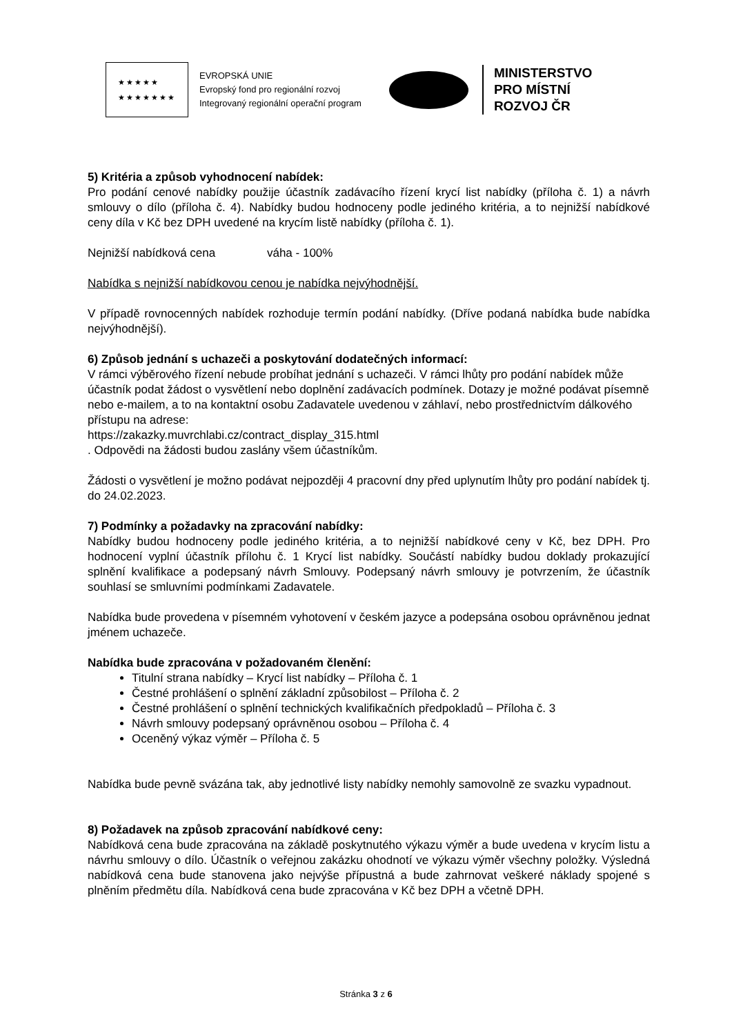★★★★★
★★★★★★★
EVROPSKÁ UNIE
Evropský fond pro regionální rozvoj
Integrovaný regionální operační program
MINISTERSTVO
PRO MÍSTNÍ
ROZVOJ ČR
5) Kritéria a způsob vyhodnocení nabídek:
Pro podání cenové nabídky použije účastník zadávacího řízení krycí list nabídky (příloha č. 1) a návrh smlouvy o dílo (příloha č. 4). Nabídky budou hodnoceny podle jediného kritéria, a to nejnižší nabídkové ceny díla v Kč bez DPH uvedené na krycím listě nabídky (příloha č. 1).
Nejnižší nabídková cena váha - 100%
Nabídka s nejnižší nabídkovou cenou je nabídka nejvýhodnější.
V případě rovnocenných nabídek rozhoduje termín podání nabídky. (Dříve podaná nabídka bude nabídka nejvýhodnější).
6) Způsob jednání s uchazeči a poskytování dodatečných informací:
V rámci výběrového řízení nebude probíhat jednání s uchazeči. V rámci lhůty pro podání nabídek může účastník podat žádost o vysvětlení nebo doplnění zadávacích podmínek. Dotazy je možné podávat písemně nebo e-mailem, a to na kontaktní osobu Zadavatele uvedenou v záhlaví, nebo prostřednictvím dálkového přístupu na adrese:
https://zakazky.muvrchlabi.cz/contract_display_315.html
. Odpovědi na žádosti budou zaslány všem účastníkům.
Žádosti o vysvětlení je možno podávat nejpozději 4 pracovní dny před uplynutím lhůty pro podání nabídek tj. do 24.02.2023.
7) Podmínky a požadavky na zpracování nabídky:
Nabídky budou hodnoceny podle jediného kritéria, a to nejnižší nabídkové ceny v Kč, bez DPH. Pro hodnocení vyplní účastník přílohu č. 1 Krycí list nabídky. Součástí nabídky budou doklady prokazující splnění kvalifikace a podepsaný návrh Smlouvy. Podepsaný návrh smlouvy je potvrzením, že účastník souhlasí se smluvními podmínkami Zadavatele.
Nabídka bude provedena v písemném vyhotovení v českém jazyce a podepsána osobou oprávněnou jednat jménem uchazeče.
Nabídka bude zpracována v požadovaném členění:
Titulní strana nabídky – Krycí list nabídky – Příloha č. 1
Čestné prohlášení o splnění základní způsobilost – Příloha č. 2
Čestné prohlášení o splnění technických kvalifikačních předpokladů – Příloha č. 3
Návrh smlouvy podepsaný oprávněnou osobou – Příloha č. 4
Oceněný výkaz výměr – Příloha č. 5
Nabídka bude pevně svázána tak, aby jednotlivé listy nabídky nemohly samovolně ze svazku vypadnout.
8) Požadavek na způsob zpracování nabídkové ceny:
Nabídková cena bude zpracována na základě poskytnutého výkazu výměr a bude uvedena v krycím listu a návrhu smlouvy o dílo. Účastník o veřejnou zakázku ohodnotí ve výkazu výměr všechny položky. Výsledná nabídková cena bude stanovena jako nejvýše přípustná a bude zahrnovat veškeré náklady spojené s plněním předmětu díla. Nabídková cena bude zpracována v Kč bez DPH a včetně DPH.
Stránka 3 z 6